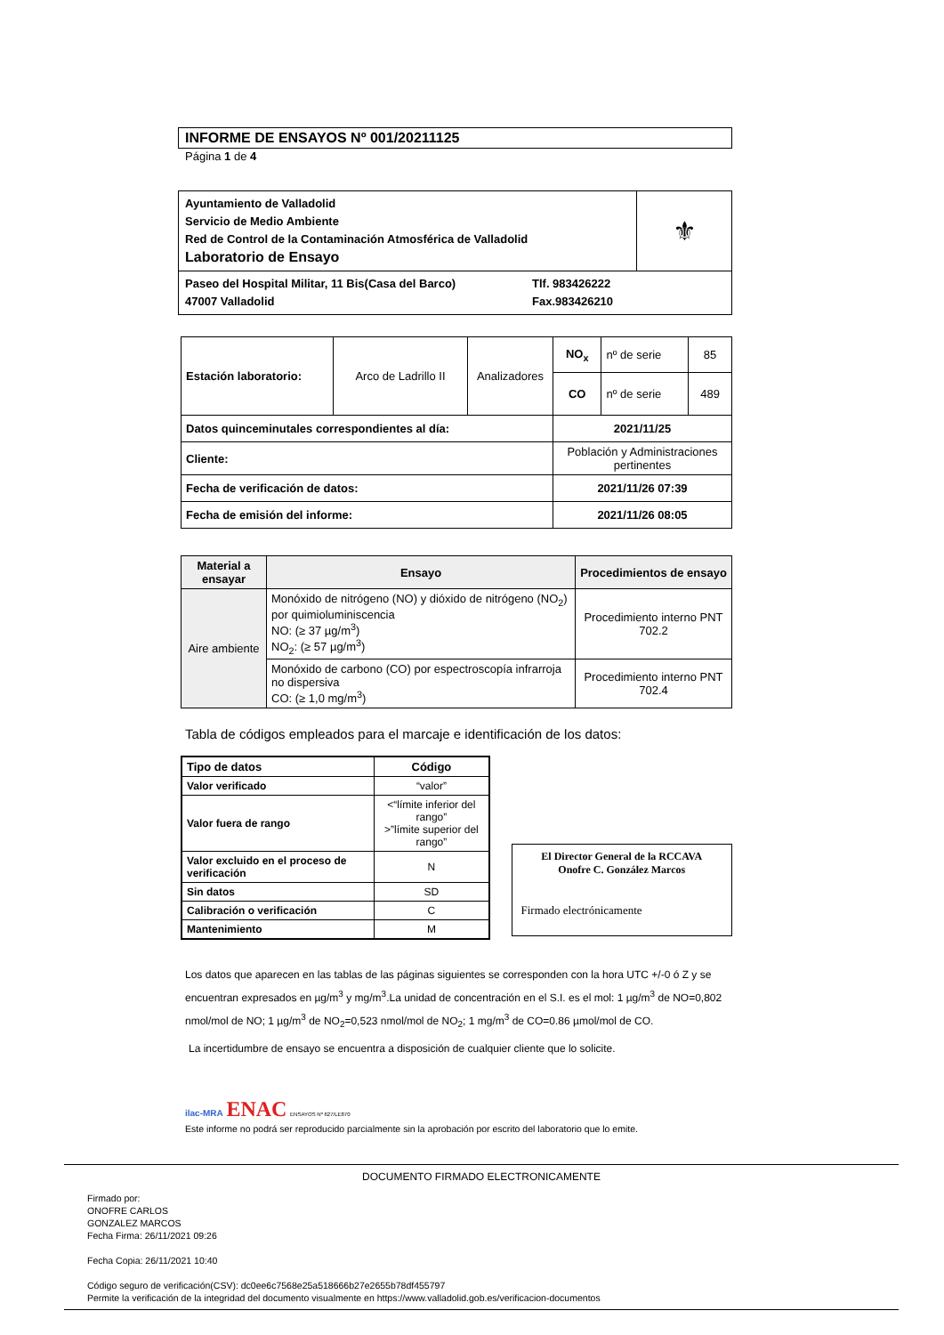INFORME DE ENSAYOS Nº 001/20211125
Página 1 de 4
| Ayuntamiento de Valladolid Servicio de Medio Ambiente Red de Control de la Contaminación Atmosférica de Valladolid Laboratorio de Ensayo | ⚜ |
| Paseo del Hospital Militar, 11 Bis(Casa del Barco) 47007 Valladolid Tlf. 983426222 Fax.983426210 | |
| Estación laboratorio: | Arco de Ladrillo II | Analizadores | NO<sub>x</sub> | nº de serie | 85 |
| | | | CO | nº de serie | 489 |
| Datos quinceminutales correspondientes al día: | | | 2021/11/25 | | |
| Cliente: | | | Población y Administraciones pertinentes | | |
| Fecha de verificación de datos: | | | 2021/11/26 07:39 | | |
| Fecha de emisión del informe: | | | 2021/11/26 08:05 | | |
| Material a ensayar | Ensayo | Procedimientos de ensayo |
| --- | --- | --- |
| Aire ambiente | Monóxido de nitrógeno (NO) y dióxido de nitrógeno (NO<sub>2</sub>) por quimioluminiscencia NO: (≥ 37 µg/m<sup>3</sup>) NO<sub>2</sub>: (≥ 57 µg/m<sup>3</sup>) | Procedimiento interno PNT 702.2 |
| | Monóxido de carbono (CO) por espectroscopía infrarroja no dispersiva CO: (≥ 1,0 mg/m<sup>3</sup>) | Procedimiento interno PNT 702.4 |
Tabla de códigos empleados para el marcaje e identificación de los datos:
| Tipo de datos | Código |
| --- | --- |
| Valor verificado | “valor” |
| Valor fuera de rango | <“límite inferior del rango” >”límite superior del rango” |
| Valor excluido en el proceso de verificación | N |
| Sin datos | SD |
| Calibración o verificación | C |
| Mantenimiento | M |
El Director General de la RCCAVA
Onofre C. González Marcos
Firmado electrónicamente
Los datos que aparecen en las tablas de las páginas siguientes se corresponden con la hora UTC +/-0 ó Z y se encuentran expresados en µg/m<sup>3</sup> y mg/m<sup>3</sup>.La unidad de concentración en el S.I. es el mol: 1 µg/m<sup>3</sup> de NO=0,802 nmol/mol de NO; 1 µg/m<sup>3</sup> de NO<sub>2</sub>=0,523 nmol/mol de NO<sub>2</sub>; 1 mg/m<sup>3</sup> de CO=0.86 µmol/mol de CO.
La incertidumbre de ensayo se encuentra a disposición de cualquier cliente que lo solicite.
ilac-MRA ENAC ENSAYOS Nº 627/LE870
Este informe no podrá ser reproducido parcialmente sin la aprobación por escrito del laboratorio que lo emite.
DOCUMENTO FIRMADO ELECTRONICAMENTE
Firmado por:
ONOFRE CARLOS
GONZALEZ MARCOS
Fecha Firma: 26/11/2021 09:26
Fecha Copia: 26/11/2021 10:40
Código seguro de verificación(CSV): dc0ee6c7568e25a518666b27e2655b78df455797
Permite la verificación de la integridad del documento visualmente en https://www.valladolid.gob.es/verificacion-documentos